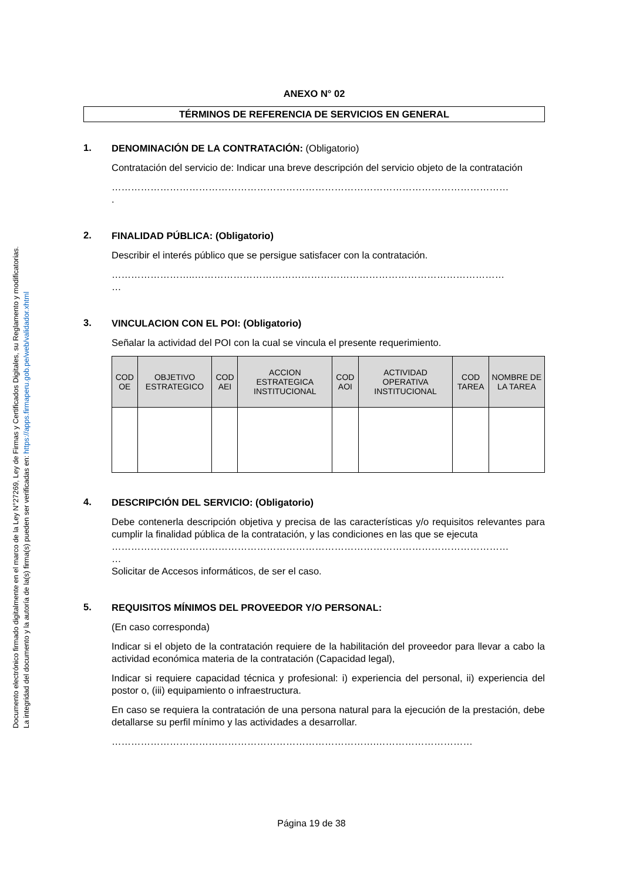Documento electrónico firmado digitalmente en el marco de la Ley N°27269, Ley de Firmas y Certificados Digitales, su Reglamento y modificatorias.
La integridad del documento y la autoría de la(s) firma(s) pueden ser verificadas en: https://apps.firmaperu.gob.pe/web/validador.xhtml
ANEXO N° 02
TÉRMINOS DE REFERENCIA DE SERVICIOS EN GENERAL
1.
DENOMINACIÓN DE LA CONTRATACIÓN: (Obligatorio)
Contratación del servicio de: Indicar una breve descripción del servicio objeto de la contratación
……………………………………………………………………………………………………………
.
2.
FINALIDAD PÚBLICA: (Obligatorio)
Describir el interés público que se persigue satisfacer con la contratación.
……………………..……………………………………………………………………………………
…
3.
VINCULACION CON EL POI: (Obligatorio)
Señalar la actividad del POI con la cual se vincula el presente requerimiento.
| COD OE | OBJETIVO ESTRATEGICO | COD AEI | ACCION ESTRATEGICA INSTITUCIONAL | COD AOI | ACTIVIDAD OPERATIVA INSTITUCIONAL | COD TAREA | NOMBRE DE LA TAREA |
| --- | --- | --- | --- | --- | --- | --- | --- |
4.
DESCRIPCIÓN DEL SERVICIO: (Obligatorio)
Debe contenerla descripción objetiva y precisa de las características y/o requisitos relevantes para cumplir la finalidad pública de la contratación, y las condiciones en las que se ejecuta
……………………………………………………………………………………………………………
…
Solicitar de Accesos informáticos, de ser el caso.
5.
REQUISITOS MÍNIMOS DEL PROVEEDOR Y/O PERSONAL:
(En caso corresponda)
Indicar si el objeto de la contratación requiere de la habilitación del proveedor para llevar a cabo la actividad económica materia de la contratación (Capacidad legal),
Indicar si requiere capacidad técnica y profesional: i) experiencia del personal, ii) experiencia del postor o, (iii) equipamiento o infraestructura.
En caso se requiera la contratación de una persona natural para la ejecución de la prestación, debe detallarse su perfil mínimo y las actividades a desarrollar.
……………………………………………………………………….…………………………
Página 19 de 38